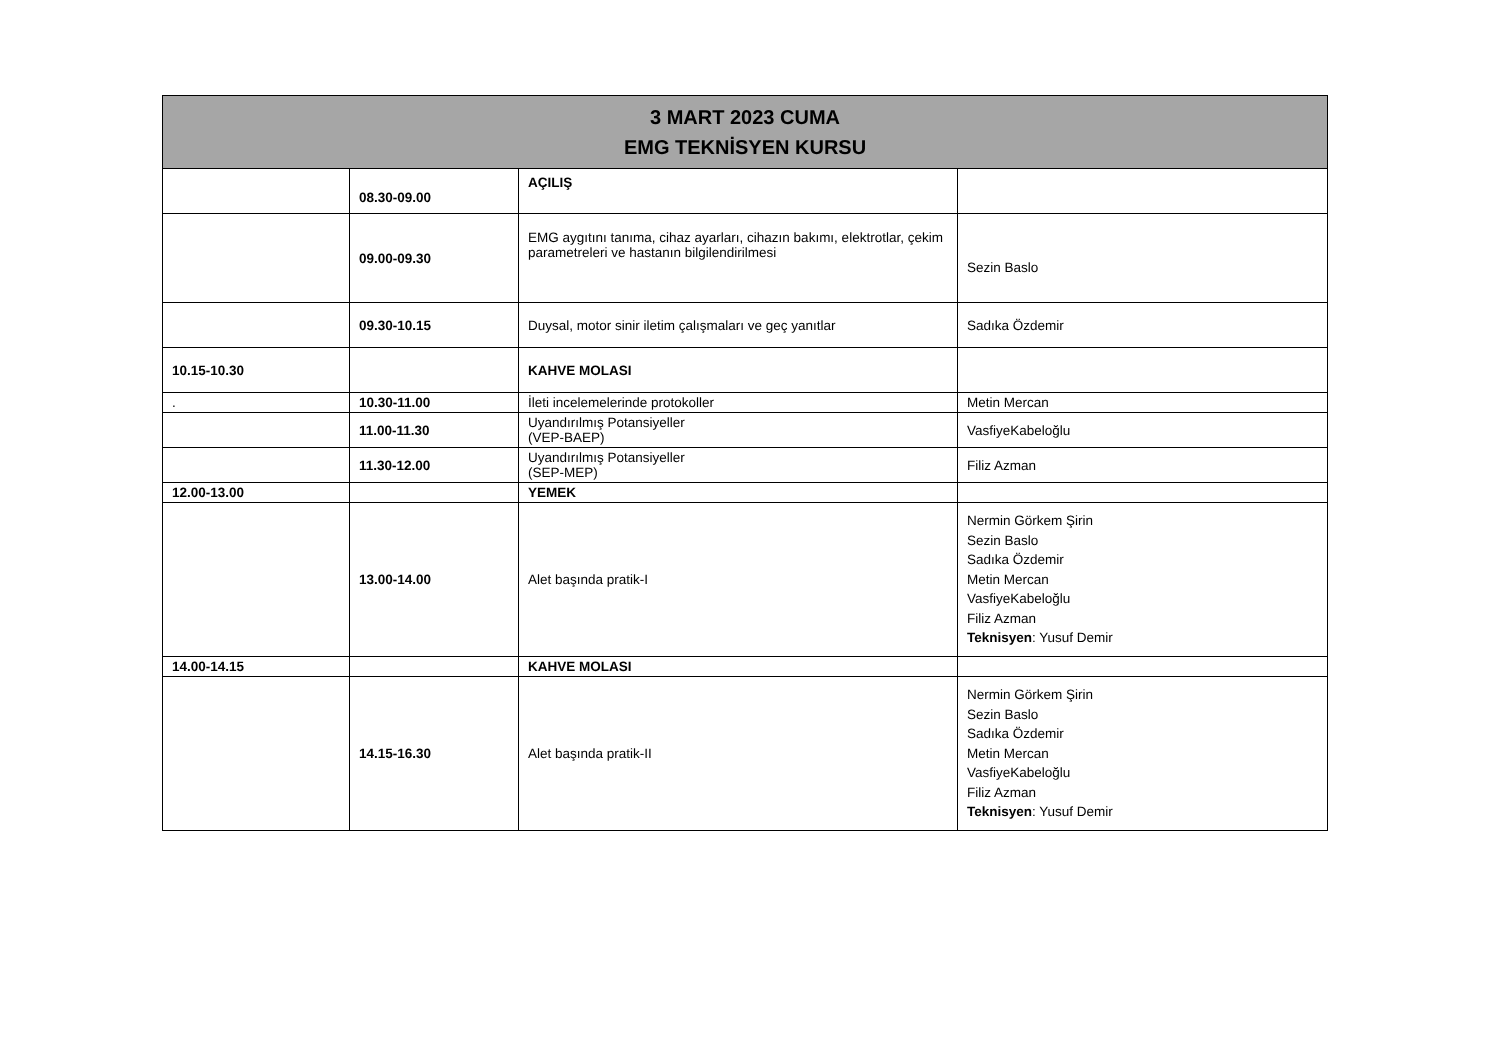| 3 MART 2023 CUMA EMG TEKNİSYEN KURSU | | | |
| --- | --- | --- | --- |
| | 08.30-09.00 | AÇILIŞ | |
| | 09.00-09.30 | EMG aygıtını tanıma, cihaz ayarları, cihazın bakımı, elektrotlar, çekim parametreleri ve hastanın bilgilendirilmesi | Sezin Baslo |
| | 09.30-10.15 | Duysal, motor sinir iletim çalışmaları ve geç yanıtlar | Sadıka Özdemir |
| 10.15-10.30 | | KAHVE MOLASI | |
| . | 10.30-11.00 | İleti incelemelerinde protokoller | Metin Mercan |
| | 11.00-11.30 | Uyandırılmış Potansiyeller (VEP-BAEP) | VasfiyeKabeloğlu |
| | 11.30-12.00 | Uyandırılmış Potansiyeller (SEP-MEP) | Filiz Azman |
| 12.00-13.00 | | YEMEK | |
| | 13.00-14.00 | Alet başında pratik-I | Nermin Görkem Şirin Sezin Baslo Sadıka Özdemir Metin Mercan VasfiyeKabeloğlu Filiz Azman Teknisyen : Yusuf Demir |
| 14.00-14.15 | | KAHVE MOLASI | |
| | 14.15-16.30 | Alet başında pratik-II | Nermin Görkem Şirin Sezin Baslo Sadıka Özdemir Metin Mercan VasfiyeKabeloğlu Filiz Azman Teknisyen : Yusuf Demir |